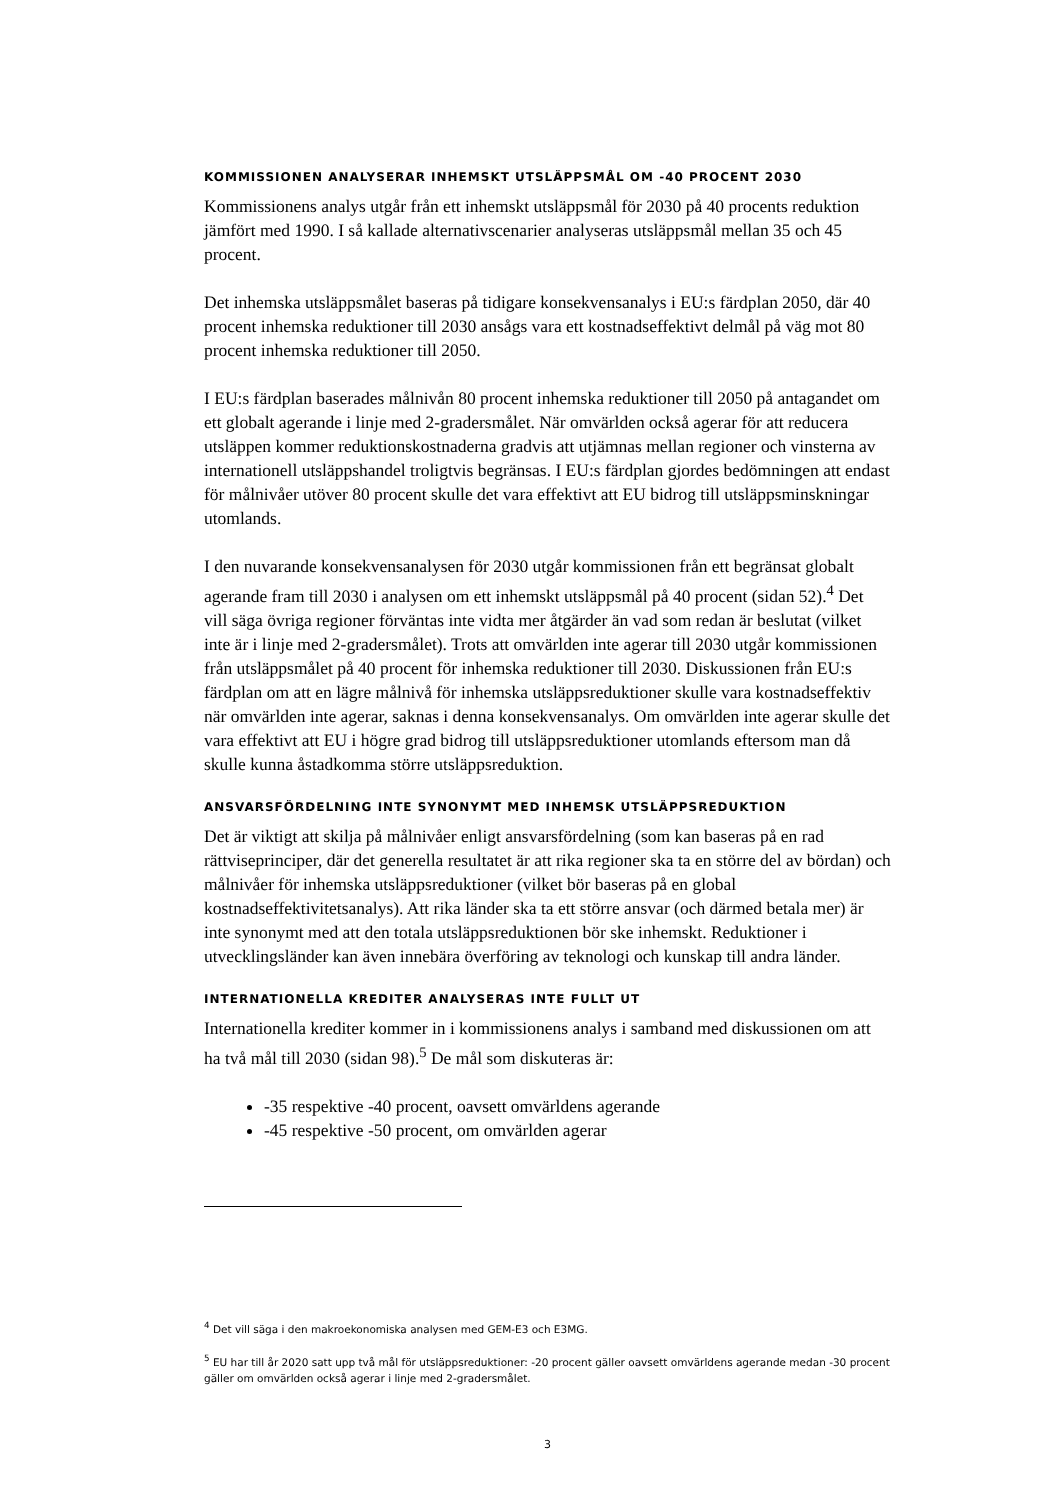KOMMISSIONEN ANALYSERAR INHEMSKT UTSLÄPPSMÅL OM -40 PROCENT 2030
Kommissionens analys utgår från ett inhemskt utsläppsmål för 2030 på 40 procents reduktion jämfört med 1990. I så kallade alternativscenarier analyseras utsläppsmål mellan 35 och 45 procent.
Det inhemska utsläppsmålet baseras på tidigare konsekvensanalys i EU:s färdplan 2050, där 40 procent inhemska reduktioner till 2030 ansågs vara ett kostnadseffektivt delmål på väg mot 80 procent inhemska reduktioner till 2050.
I EU:s färdplan baserades målnivån 80 procent inhemska reduktioner till 2050 på antagandet om ett globalt agerande i linje med 2-gradersmålet. När omvärlden också agerar för att reducera utsläppen kommer reduktionskostnaderna gradvis att utjämnas mellan regioner och vinsterna av internationell utsläppshandel troligtvis begränsas. I EU:s färdplan gjordes bedömningen att endast för målnivåer utöver 80 procent skulle det vara effektivt att EU bidrog till utsläppsminskningar utomlands.
I den nuvarande konsekvensanalysen för 2030 utgår kommissionen från ett begränsat globalt agerande fram till 2030 i analysen om ett inhemskt utsläppsmål på 40 procent (sidan 52).<sup>4</sup> Det vill säga övriga regioner förväntas inte vidta mer åtgärder än vad som redan är beslutat (vilket inte är i linje med 2-gradersmålet). Trots att omvärlden inte agerar till 2030 utgår kommissionen från utsläppsmålet på 40 procent för inhemska reduktioner till 2030. Diskussionen från EU:s färdplan om att en lägre målnivå för inhemska utsläppsreduktioner skulle vara kostnadseffektiv när omvärlden inte agerar, saknas i denna konsekvensanalys. Om omvärlden inte agerar skulle det vara effektivt att EU i högre grad bidrog till utsläppsreduktioner utomlands eftersom man då skulle kunna åstadkomma större utsläppsreduktion.
ANSVARSFÖRDELNING INTE SYNONYMT MED INHEMSK UTSLÄPPSREDUKTION
Det är viktigt att skilja på målnivåer enligt ansvarsfördelning (som kan baseras på en rad rättviseprinciper, där det generella resultatet är att rika regioner ska ta en större del av bördan) och målnivåer för inhemska utsläppsreduktioner (vilket bör baseras på en global kostnadseffektivitetsanalys). Att rika länder ska ta ett större ansvar (och därmed betala mer) är inte synonymt med att den totala utsläppsreduktionen bör ske inhemskt. Reduktioner i utvecklingsländer kan även innebära överföring av teknologi och kunskap till andra länder.
INTERNATIONELLA KREDITER ANALYSERAS INTE FULLT UT
Internationella krediter kommer in i kommissionens analys i samband med diskussionen om att ha två mål till 2030 (sidan 98).<sup>5</sup> De mål som diskuteras är:
-35 respektive -40 procent, oavsett omvärldens agerande
-45 respektive -50 procent, om omvärlden agerar
<sup>4</sup> Det vill säga i den makroekonomiska analysen med GEM-E3 och E3MG.
<sup>5</sup> EU har till år 2020 satt upp två mål för utsläppsreduktioner: -20 procent gäller oavsett omvärldens agerande medan -30 procent gäller om omvärlden också agerar i linje med 2-gradersmålet.
3